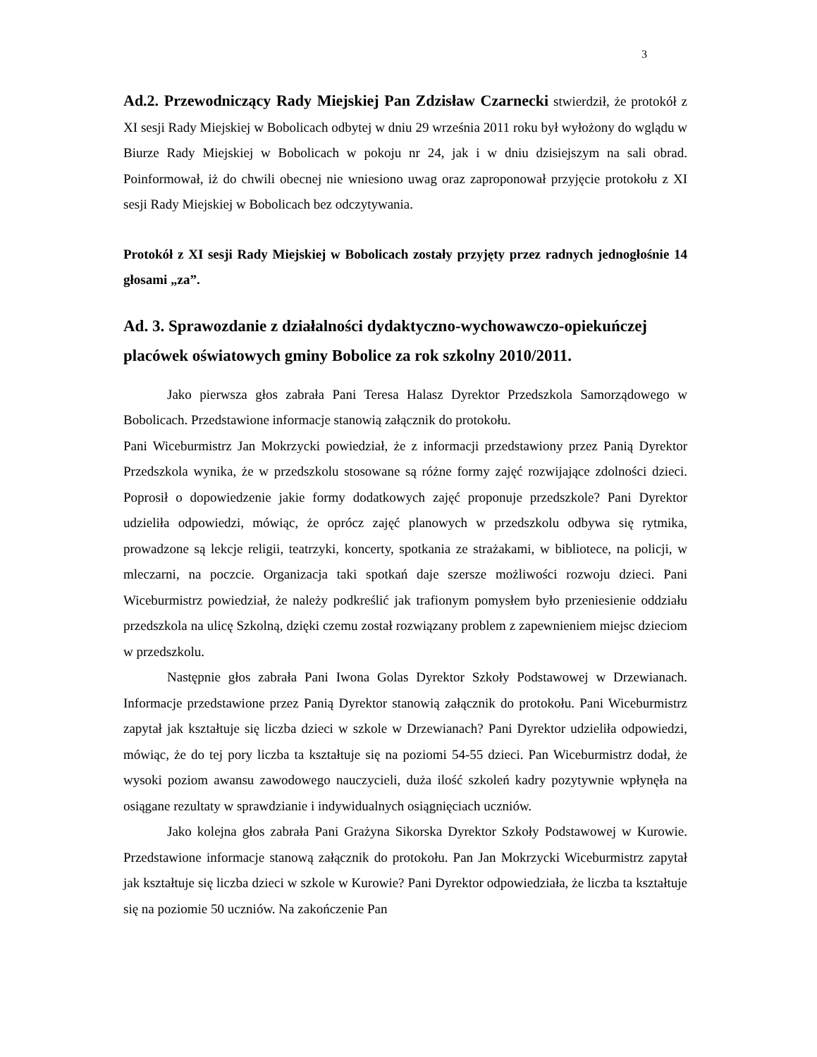3
Ad.2. Przewodniczący Rady Miejskiej Pan Zdzisław Czarnecki stwierdził, że protokół z XI sesji Rady Miejskiej w Bobolicach odbytej w dniu 29 września 2011 roku był wyłożony do wglądu w Biurze Rady Miejskiej w Bobolicach w pokoju nr 24, jak i w dniu dzisiejszym na sali obrad. Poinformował, iż do chwili obecnej nie wniesiono uwag oraz zaproponował przyjęcie protokołu z XI sesji Rady Miejskiej w Bobolicach bez odczytywania.
Protokół z XI sesji Rady Miejskiej w Bobolicach zostały przyjęty przez radnych jednogłośnie 14 głosami „za”.
Ad. 3. Sprawozdanie z działalności dydaktyczno-wychowawczo-opiekuńczej placówek oświatowych gminy Bobolice za rok szkolny 2010/2011.
Jako pierwsza głos zabrała Pani Teresa Halasz Dyrektor Przedszkola Samorządowego w Bobolicach. Przedstawione informacje stanowią załącznik do protokołu.
Pani Wiceburmistrz Jan Mokrzycki powiedział, że z informacji przedstawiony przez Panią Dyrektor Przedszkola wynika, że w przedszkolu stosowane są różne formy zajęć rozwijające zdolności dzieci. Poprosił o dopowiedzenie jakie formy dodatkowych zajęć proponuje przedszkole? Pani Dyrektor udzieliła odpowiedzi, mówiąc, że oprócz zajęć planowych w przedszkolu odbywa się rytmika, prowadzone są lekcje religii, teatrzyki, koncerty, spotkania ze strażakami, w bibliotece, na policji, w mleczarni, na poczcie. Organizacja taki spotkań daje szersze możliwości rozwoju dzieci. Pani Wiceburmistrz powiedział, że należy podkreślić jak trafionym pomysłem było przeniesienie oddziału przedszkola na ulicę Szkolną, dzięki czemu został rozwiązany problem z zapewnieniem miejsc dzieciom w przedszkolu.
Następnie głos zabrała Pani Iwona Golas Dyrektor Szkoły Podstawowej w Drzewianach. Informacje przedstawione przez Panią Dyrektor stanowią załącznik do protokołu. Pani Wiceburmistrz zapytał jak kształtuje się liczba dzieci w szkole w Drzewianach? Pani Dyrektor udzieliła odpowiedzi, mówiąc, że do tej pory liczba ta kształtuje się na poziomi 54-55 dzieci. Pan Wiceburmistrz dodał, że wysoki poziom awansu zawodowego nauczycieli, duża ilość szkoleń kadry pozytywnie wpłynęła na osiągane rezultaty w sprawdzianie i indywidualnych osiągnięciach uczniów.
Jako kolejna głos zabrała Pani Grażyna Sikorska Dyrektor Szkoły Podstawowej w Kurowie. Przedstawione informacje stanową załącznik do protokołu. Pan Jan Mokrzycki Wiceburmistrz zapytał jak kształtuje się liczba dzieci w szkole w Kurowie? Pani Dyrektor odpowiedziała, że liczba ta kształtuje się na poziomie 50 uczniów. Na zakończenie Pan